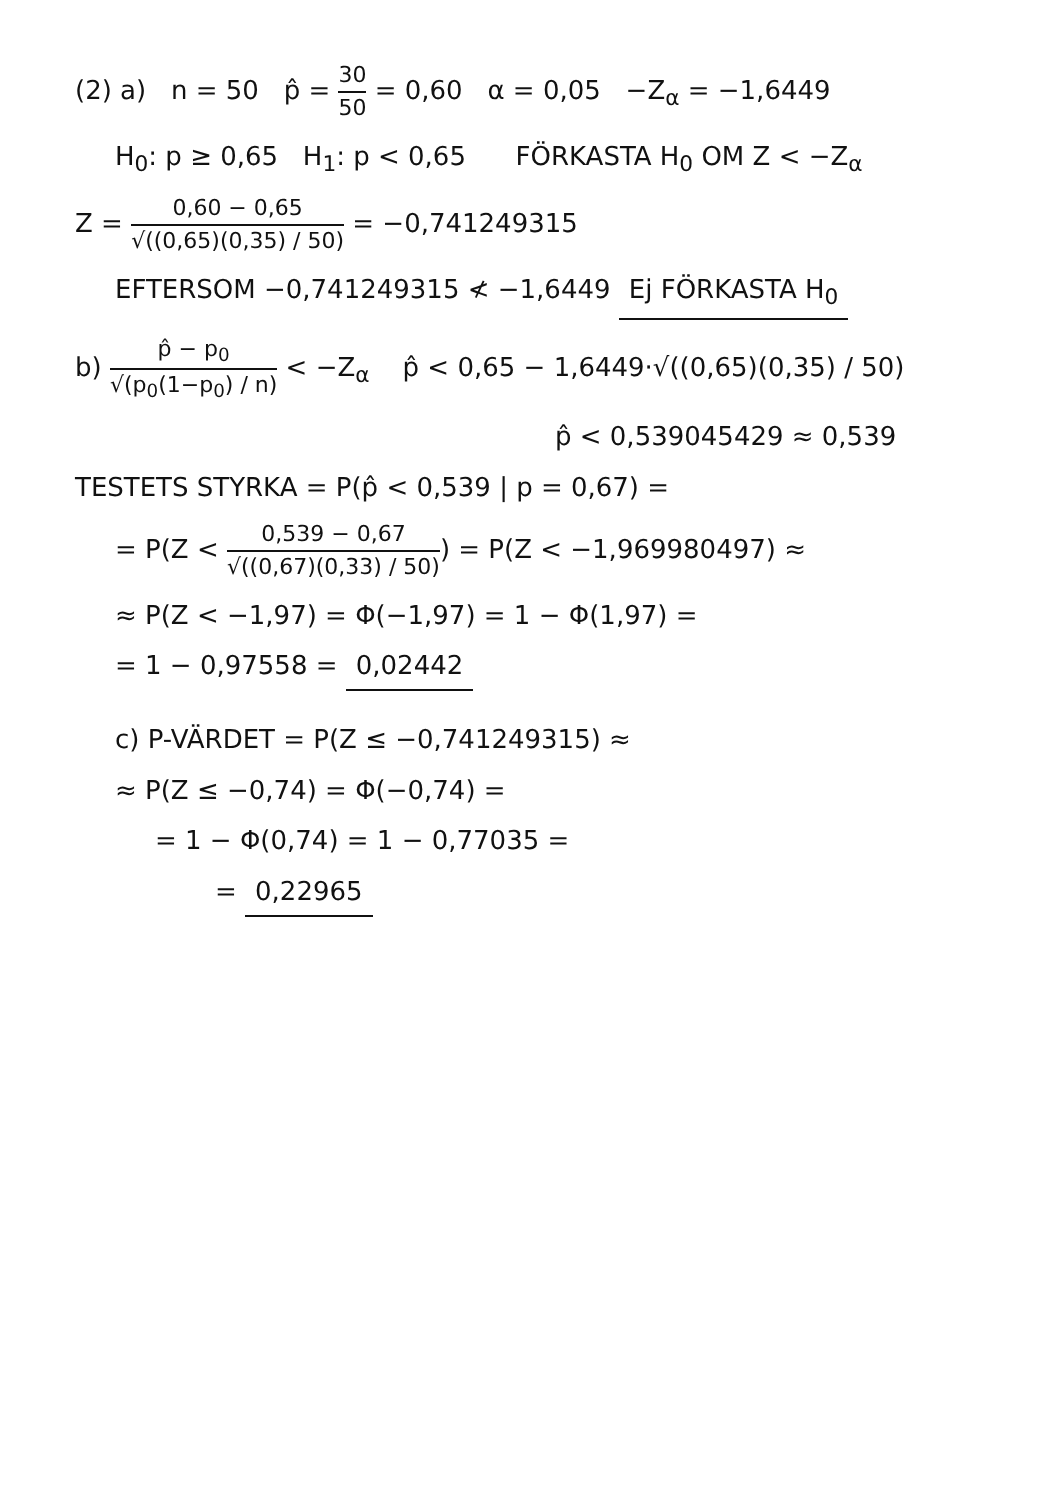(2) a) n = 50 p̂ = 30 50 = 0,60 α = 0,05 −Z<sub>α</sub> = −1,6449
H<sub>0</sub>: p ≥ 0,65 H<sub>1</sub>: p < 0,65 FÖRKASTA H<sub>0</sub> OM Z < −Z<sub>α</sub>
Z = 0,60 − 0,65 √((0,65)(0,35) / 50) = −0,741249315
EFTERSOM −0,741249315 ≮ −1,6449 Ej FÖRKASTA H<sub>0</sub>
b) p̂ − p<sub>0</sub> √(p<sub>0</sub>(1−p<sub>0</sub>) / n) < −Z<sub>α</sub> p̂ < 0,65 − 1,6449·√((0,65)(0,35) / 50)
p̂ < 0,539045429 ≈ 0,539
TESTETS STYRKA = P(p̂ < 0,539 | p = 0,67) =
= P(Z < 0,539 − 0,67 √((0,67)(0,33) / 50)) = P(Z < −1,969980497) ≈
≈ P(Z < −1,97) = Φ(−1,97) = 1 − Φ(1,97) =
= 1 − 0,97558 = 0,02442
c) P-VÄRDET = P(Z ≤ −0,741249315) ≈
≈ P(Z ≤ −0,74) = Φ(−0,74) =
= 1 − Φ(0,74) = 1 − 0,77035 =
= 0,22965